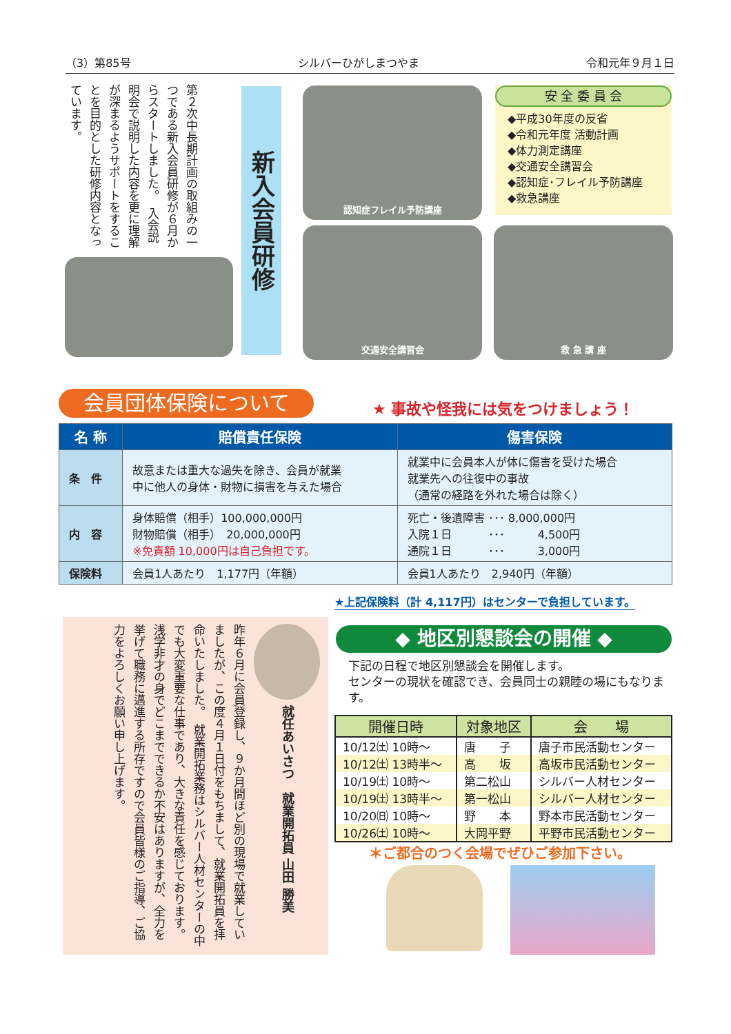（3）第85号 シルバーひがしまつやま 令和元年９月１日
第２次中長期計画の取組みの一つである新入会員研修が６月からスタートしました。　入会説明会で説明した内容を更に理解が深まるようサポートをすることを目的とした研修内容となっています。
新入会員研修
認知症フレイル予防講座
交通安全講習会 救 急 講 座
安 全 委 員 会
◆平成30年度の反省
◆令和元年度 活動計画
◆体力測定講座
◆交通安全講習会
◆認知症･フレイル予防講座
◆救急講座
会員団体保険について ★ 事故や怪我には気をつけましょう！
| 名 称 | 賠償責任保険 | 傷害保険 |
| --- | --- | --- |
| 条 件 | 故意または重大な過失を除き、会員が就業 中に他人の身体・財物に損害を与えた場合 | 就業中に会員本人が体に傷害を受けた場合 就業先への往復中の事故 （通常の経路を外れた場合は除く） |
| 内 容 | 身体賠償（相手）100,000,000円 財物賠償（相手） 20,000,000円 ※免責額 10,000円は自己負担です。 | 死亡・後遺障害 ･･･ 8,000,000円 入院１日 ･･･ 4,500円 通院１日 ･･･ 3,000円 |
| 保険料 | 会員1人あたり 1,177円（年額） | 会員1人あたり 2,940円（年額） |
★上記保険料（計 4,117円）はセンターで負担しています。
就任あいさつ　就業開拓員 山田 勝美
昨年６月に会員登録し、９か月間ほど別の現場で就業していましたが、この度４月１日付をもちまして、就業開拓員を拝命いたしました。　就業開拓業務はシルバー人材センターの中でも大変重要な仕事であり、大きな責任を感じております。　浅学非才の身でどこまでできるか不安はありますが、全力を挙げて職務に邁進する所存ですので会員皆様のご指導、ご協力をよろしくお願い申し上げます。
◆ 地区別懇談会の開催 ◆
下記の日程で地区別懇談会を開催します。
センターの現状を確認でき、会員同士の親睦の場にもなります。
| 開催日時 | 対象地区 | 会 場 |
| --- | --- | --- |
| 10/12㈯ 10時～ | 唐 子 | 唐子市民活動センター |
| 10/12㈯ 13時半～ | 高 坂 | 高坂市民活動センター |
| 10/19㈯ 10時～ | 第二松山 | シルバー人材センター |
| 10/19㈯ 13時半～ | 第一松山 | シルバー人材センター |
| 10/20㈰ 10時～ | 野 本 | 野本市民活動センター |
| 10/26㈯ 10時～ | 大岡平野 | 平野市民活動センター |
＊ご都合のつく会場でぜひご参加下さい。